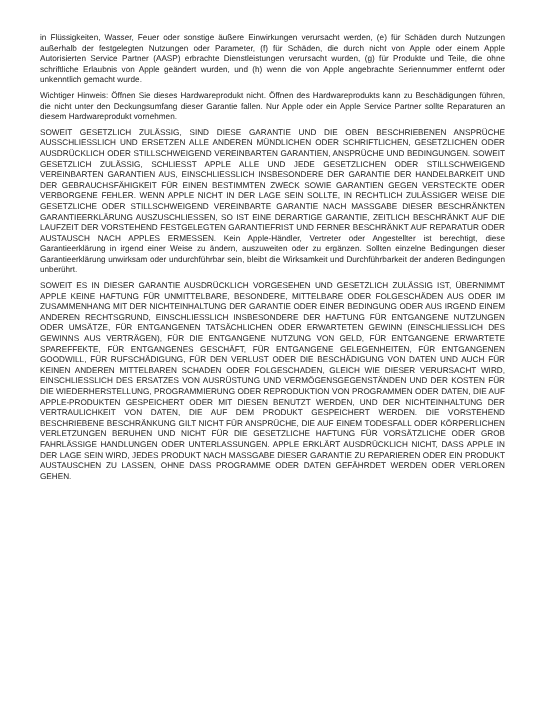in Flüssigkeiten, Wasser, Feuer oder sonstige äußere Einwirkungen verursacht werden, (e) für Schäden durch Nutzungen außerhalb der festgelegten Nutzungen oder Parameter, (f) für Schäden, die durch nicht von Apple oder einem Apple Autorisierten Service Partner (AASP) erbrachte Dienstleistungen verursacht wurden, (g) für Produkte und Teile, die ohne schriftliche Erlaubnis von Apple geändert wurden, und (h) wenn die von Apple angebrachte Seriennummer entfernt oder unkenntlich gemacht wurde.
Wichtiger Hinweis: Öffnen Sie dieses Hardwareprodukt nicht. Öffnen des Hardwareprodukts kann zu Beschädigungen führen, die nicht unter den Deckungsumfang dieser Garantie fallen. Nur Apple oder ein Apple Service Partner sollte Reparaturen an diesem Hardwareprodukt vornehmen.
SOWEIT GESETZLICH ZULÄSSIG, SIND DIESE GARANTIE UND DIE OBEN BESCHRIEBENEN ANSPRÜCHE AUSSCHLIESSLICH UND ERSETZEN ALLE ANDEREN MÜNDLICHEN ODER SCHRIFTLICHEN, GESETZLICHEN ODER AUSDRÜCKLICH ODER STILLSCHWEIGEND VEREINBARTEN GARANTIEN, ANSPRÜCHE UND BEDINGUNGEN. SOWEIT GESETZLICH ZULÄSSIG, SCHLIESST APPLE ALLE UND JEDE GESETZLICHEN ODER STILLSCHWEIGEND VEREINBARTEN GARANTIEN AUS, EINSCHLIESSLICH INSBESONDERE DER GARANTIE DER HANDELBARKEIT UND DER GEBRAUCHSFÄHIGKEIT FÜR EINEN BESTIMMTEN ZWECK SOWIE GARANTIEN GEGEN VERSTECKTE ODER VERBORGENE FEHLER. WENN APPLE NICHT IN DER LAGE SEIN SOLLTE, IN RECHTLICH ZULÄSSIGER WEISE DIE GESETZLICHE ODER STILLSCHWEIGEND VEREINBARTE GARANTIE NACH MASSGABE DIESER BESCHRÄNKTEN GARANTIEERKLÄRUNG AUSZUSCHLIESSEN, SO IST EINE DERARTIGE GARANTIE, ZEITLICH BESCHRÄNKT AUF DIE LAUFZEIT DER VORSTEHEND FESTGELEGTEN GARANTIEFRIST UND FERNER BESCHRÄNKT AUF REPARATUR ODER AUSTAUSCH NACH APPLES ERMESSEN. Kein Apple-Händler, Vertreter oder Angestellter ist berechtigt, diese Garantieerklärung in irgend einer Weise zu ändern, auszuweiten oder zu ergänzen. Sollten einzelne Bedingungen dieser Garantieerklärung unwirksam oder undurchführbar sein, bleibt die Wirksamkeit und Durchführbarkeit der anderen Bedingungen unberührt.
SOWEIT ES IN DIESER GARANTIE AUSDRÜCKLICH VORGESEHEN UND GESETZLICH ZULÄSSIG IST, ÜBERNIMMT APPLE KEINE HAFTUNG FÜR UNMITTELBARE, BESONDERE, MITTELBARE ODER FOLGESCHÄDEN AUS ODER IM ZUSAMMENHANG MIT DER NICHTEINHALTUNG DER GARANTIE ODER EINER BEDINGUNG ODER AUS IRGEND EINEM ANDEREN RECHTSGRUND, EINSCHLIESSLICH INSBESONDERE DER HAFTUNG FÜR ENTGANGENE NUTZUNGEN ODER UMSÄTZE, FÜR ENTGANGENEN TATSÄCHLICHEN ODER ERWARTETEN GEWINN (EINSCHLIESSLICH DES GEWINNS AUS VERTRÄGEN), FÜR DIE ENTGANGENE NUTZUNG VON GELD, FÜR ENTGANGENE ERWARTETE SPAREFFEKTE, FÜR ENTGANGENES GESCHÄFT, FÜR ENTGANGENE GELEGENHEITEN, FÜR ENTGANGENEN GOODWILL, FÜR RUFSCHÄDIGUNG, FÜR DEN VERLUST ODER DIE BESCHÄDIGUNG VON DATEN UND AUCH FÜR KEINEN ANDEREN MITTELBAREN SCHADEN ODER FOLGESCHADEN, GLEICH WIE DIESER VERURSACHT WIRD, EINSCHLIESSLICH DES ERSATZES VON AUSRÜSTUNG UND VERMÖGENSGEGENSTÄNDEN UND DER KOSTEN FÜR DIE WIEDERHERSTELLUNG, PROGRAMMIERUNG ODER REPRODUKTION VON PROGRAMMEN ODER DATEN, DIE AUF APPLE-PRODUKTEN GESPEICHERT ODER MIT DIESEN BENUTZT WERDEN, UND DER NICHTEINHALTUNG DER VERTRAULICHKEIT VON DATEN, DIE AUF DEM PRODUKT GESPEICHERT WERDEN. DIE VORSTEHEND BESCHRIEBENE BESCHRÄNKUNG GILT NICHT FÜR ANSPRÜCHE, DIE AUF EINEM TODESFALL ODER KÖRPERLICHEN VERLETZUNGEN BERUHEN UND NICHT FÜR DIE GESETZLICHE HAFTUNG FÜR VORSÄTZLICHE ODER GROB FAHRLÄSSIGE HANDLUNGEN ODER UNTERLASSUNGEN. APPLE ERKLÄRT AUSDRÜCKLICH NICHT, DASS APPLE IN DER LAGE SEIN WIRD, JEDES PRODUKT NACH MASSGABE DIESER GARANTIE ZU REPARIEREN ODER EIN PRODUKT AUSTAUSCHEN ZU LASSEN, OHNE DASS PROGRAMME ODER DATEN GEFÄHRDET WERDEN ODER VERLOREN GEHEN.